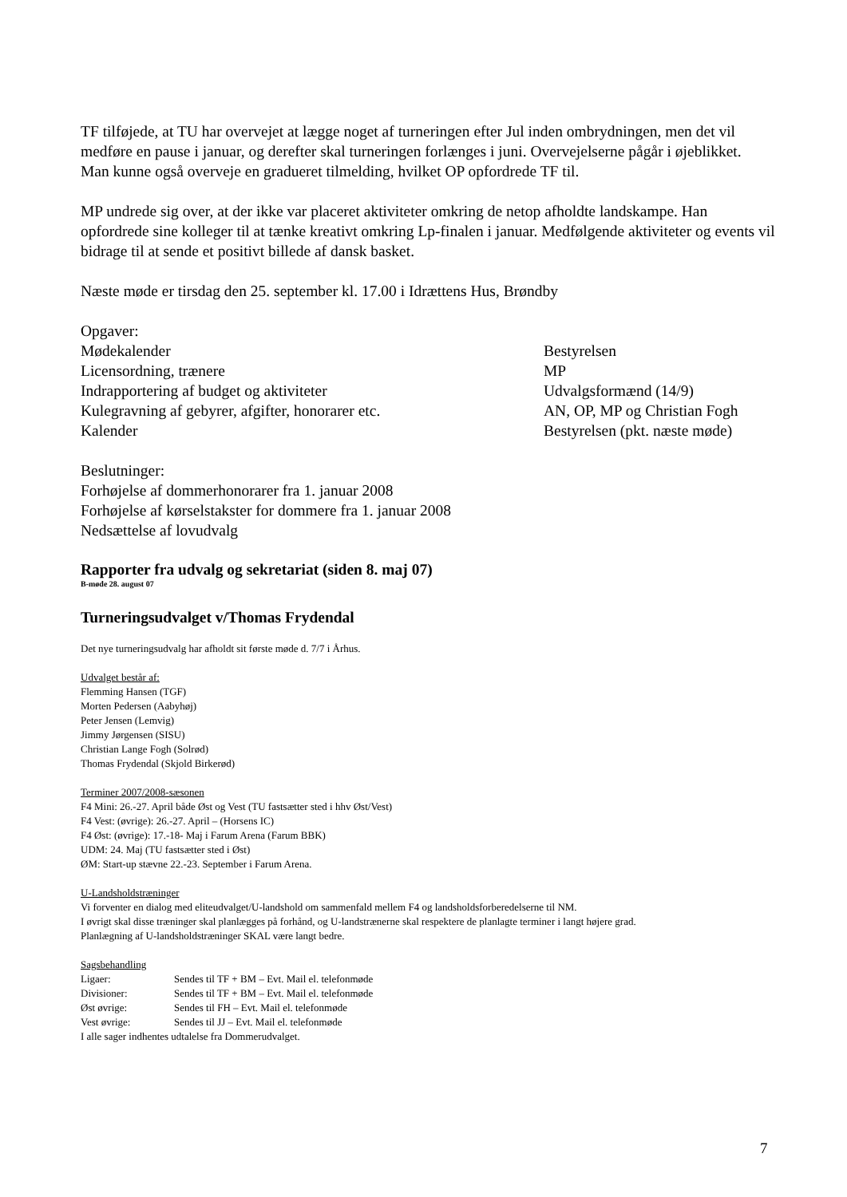TF tilføjede, at TU har overvejet at lægge noget af turneringen efter Jul inden ombrydningen, men det vil medføre en pause i januar, og derefter skal turneringen forlænges i juni. Overvejelserne pågår i øjeblikket.
Man kunne også overveje en gradueret tilmelding, hvilket OP opfordrede TF til.
MP undrede sig over, at der ikke var placeret aktiviteter omkring de netop afholdte landskampe. Han opfordrede sine kolleger til at tænke kreativt omkring Lp-finalen i januar. Medfølgende aktiviteter og events vil bidrage til at sende et positivt billede af dansk basket.
Næste møde er tirsdag den 25. september kl. 17.00 i Idrættens Hus, Brøndby
| Opgaver: | |
| Mødekalender | Bestyrelsen |
| Licensordning, trænere | MP |
| Indrapportering af budget og aktiviteter | Udvalgsformænd (14/9) |
| Kulegravning af gebyrer, afgifter, honorarer etc. | AN, OP, MP og Christian Fogh |
| Kalender | Bestyrelsen (pkt. næste møde) |
Beslutninger:
Forhøjelse af dommerhonorarer fra 1. januar 2008
Forhøjelse af kørselstakster for dommere fra 1. januar 2008
Nedsættelse af lovudvalg
Rapporter fra udvalg og sekretariat (siden 8. maj 07)
B-møde 28. august 07
Turneringsudvalget v/Thomas Frydendal
Det nye turneringsudvalg har afholdt sit første møde d. 7/7 i Århus.
Udvalget består af:
Flemming Hansen (TGF)
Morten Pedersen (Aabyhøj)
Peter Jensen (Lemvig)
Jimmy Jørgensen (SISU)
Christian Lange Fogh (Solrød)
Thomas Frydendal (Skjold Birkerød)
Terminer 2007/2008-sæsonen
F4 Mini: 26.-27. April både Øst og Vest (TU fastsætter sted i hhv Øst/Vest)
F4 Vest: (øvrige): 26.-27. April – (Horsens IC)
F4 Øst: (øvrige): 17.-18- Maj i Farum Arena (Farum BBK)
UDM: 24. Maj (TU fastsætter sted i Øst)
ØM: Start-up stævne 22.-23. September i Farum Arena.
U-Landsholdstræninger
Vi forventer en dialog med eliteudvalget/U-landshold om sammenfald mellem F4 og landsholdsforberedelserne til NM.
I øvrigt skal disse træninger skal planlægges på forhånd, og U-landstrænerne skal respektere de planlagte terminer i langt højere grad.
Planlægning af U-landsholdstræninger SKAL være langt bedre.
Sagsbehandling
| Ligaer: | Sendes til TF + BM – Evt. Mail el. telefonmøde |
| Divisioner: | Sendes til TF + BM – Evt. Mail el. telefonmøde |
| Øst øvrige: | Sendes til FH – Evt. Mail el. telefonmøde |
| Vest øvrige: | Sendes til JJ – Evt. Mail el. telefonmøde |
I alle sager indhentes udtalelse fra Dommerudvalget.
7